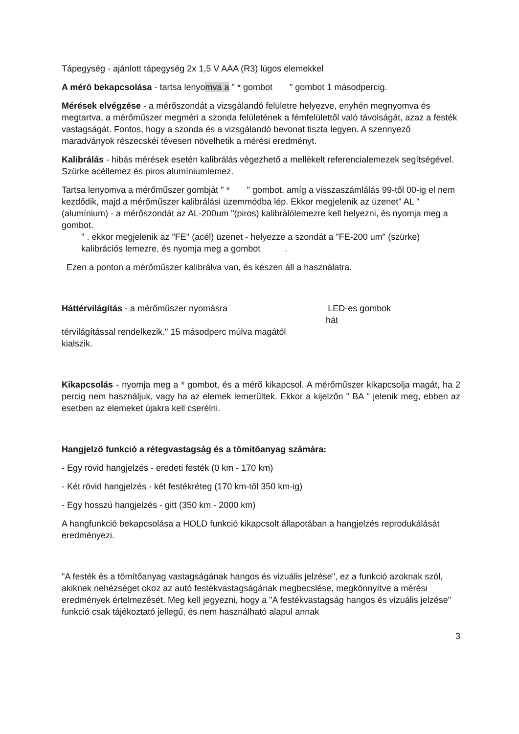Tápegység - ajánlott tápegység 2x 1,5 V AAA (R3) lúgos elemekkel
A mérő bekapcsolása - tartsa lenyomva a " * gombot " gombot 1 másodpercig.
Mérések elvégzése - a mérőszondát a vizsgálandó felületre helyezve, enyhén megnyomva és megtartva, a mérőműszer megméri a szonda felületének a fémfelülettől való távolságát, azaz a festék vastagságát. Fontos, hogy a szonda és a vizsgálandó bevonat tiszta legyen. A szennyező maradványok részecskéi tévesen növelhetik a mérési eredményt.
Kalibrálás - hibás mérések esetén kalibrálás végezhető a mellékelt referencialemezek segítségével. Szürke acéllemez és piros alumíniumlemez.
Tartsa lenyomva a mérőműszer gombját " * " gombot, amíg a visszaszámlálás 99-től 00-ig el nem kezdődik, majd a mérőműszer kalibrálási üzemmódba lép. Ekkor megjelenik az üzenet" AL "(alumínium) - a mérőszondát az AL-200um "(piros) kalibrálólemezre kell helyezni, és nyomja meg a gombot.
" . ekkor megjelenik az "FE" (acél) üzenet - helyezze a szondát a "FE-200 um" (szürke) kalibrációs lemezre, és nyomja meg a gombot .
Ezen a ponton a mérőműszer kalibrálva van, és készen áll a használatra.
Háttérvilágítás - a mérőműszer nyomásra LED-es gombok
hát
térvilágítással rendelkezik." 15 másodperc múlva magától
kialszik.
Kikapcsolás - nyomja meg a * gombot, és a mérő kikapcsol. A mérőműszer kikapcsolja magát, ha 2 percig nem használjuk, vagy ha az elemek lemerültek. Ekkor a kijelzőn " BA " jelenik meg, ebben az esetben az elemeket újakra kell cserélni.
Hangjelző funkció a rétegvastagság és a tömítőanyag számára:
- Egy rövid hangjelzés - eredeti festék (0 km - 170 km)
- Két rövid hangjelzés - két festékréteg (170 km-től 350 km-ig)
- Egy hosszú hangjelzés - gitt (350 km - 2000 km)
A hangfunkció bekapcsolása a HOLD funkció kikapcsolt állapotában a hangjelzés reprodukálását eredményezi.
"A festék és a tömítőanyag vastagságának hangos és vizuális jelzése", ez a funkció azoknak szól, akiknek nehézséget okoz az autó festékvastagságának megbecslése, megkönnyítve a mérési eredmények értelmezését. Meg kell jegyezni, hogy a "A festékvastagság hangos és vizuális jelzése" funkció csak tájékoztató jellegű, és nem használható alapul annak
3